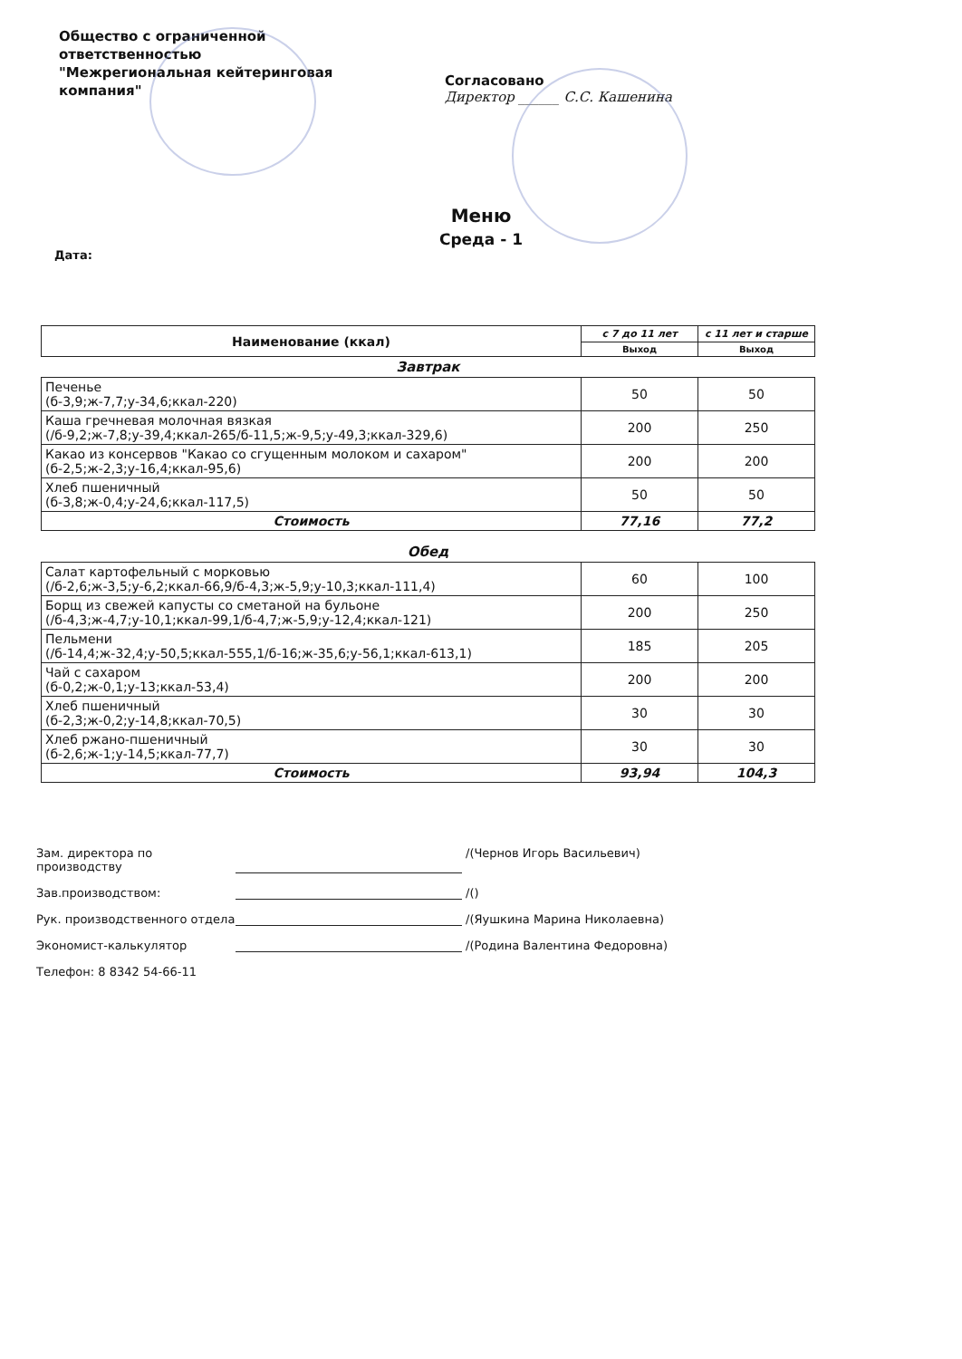Общество с ограниченной ответственностью "Межрегиональная кейтеринговая компания"
Согласовано
Директор ______ С.С. Кашенина
Меню
Среда - 1
Дата:
| Наименование (ккал) | с 7 до 11 лет | с 11 лет и старше |
| --- | --- | --- |
| | Выход | Выход |
| Завтрак | | |
| Печенье (б-3,9;ж-7,7;у-34,6;ккал-220) | 50 | 50 |
| Каша гречневая молочная вязкая (/б-9,2;ж-7,8;у-39,4;ккал-265/б-11,5;ж-9,5;у-49,3;ккал-329,6) | 200 | 250 |
| Какао из консервов "Какао со сгущенным молоком и сахаром" (б-2,5;ж-2,3;у-16,4;ккал-95,6) | 200 | 200 |
| Хлеб пшеничный (б-3,8;ж-0,4;у-24,6;ккал-117,5) | 50 | 50 |
| Стоимость | 77,16 | 77,2 |
| Обед | | |
| Салат картофельный с морковью (/б-2,6;ж-3,5;у-6,2;ккал-66,9/б-4,3;ж-5,9;у-10,3;ккал-111,4) | 60 | 100 |
| Борщ из свежей капусты со сметаной на бульоне (/б-4,3;ж-4,7;у-10,1;ккал-99,1/б-4,7;ж-5,9;у-12,4;ккал-121) | 200 | 250 |
| Пельмени (/б-14,4;ж-32,4;у-50,5;ккал-555,1/б-16;ж-35,6;у-56,1;ккал-613,1) | 185 | 205 |
| Чай с сахаром (б-0,2;ж-0,1;у-13;ккал-53,4) | 200 | 200 |
| Хлеб пшеничный (б-2,3;ж-0,2;у-14,8;ккал-70,5) | 30 | 30 |
| Хлеб ржано-пшеничный (б-2,6;ж-1;у-14,5;ккал-77,7) | 30 | 30 |
| Стоимость | 93,94 | 104,3 |
Зам. директора по производству /(Чернов Игорь Васильевич)
Зав.производством: /()
Рук. производственного отдела /(Яушкина Марина Николаевна)
Экономист-калькулятор /(Родина Валентина Федоровна)
Телефон: 8 8342 54-66-11